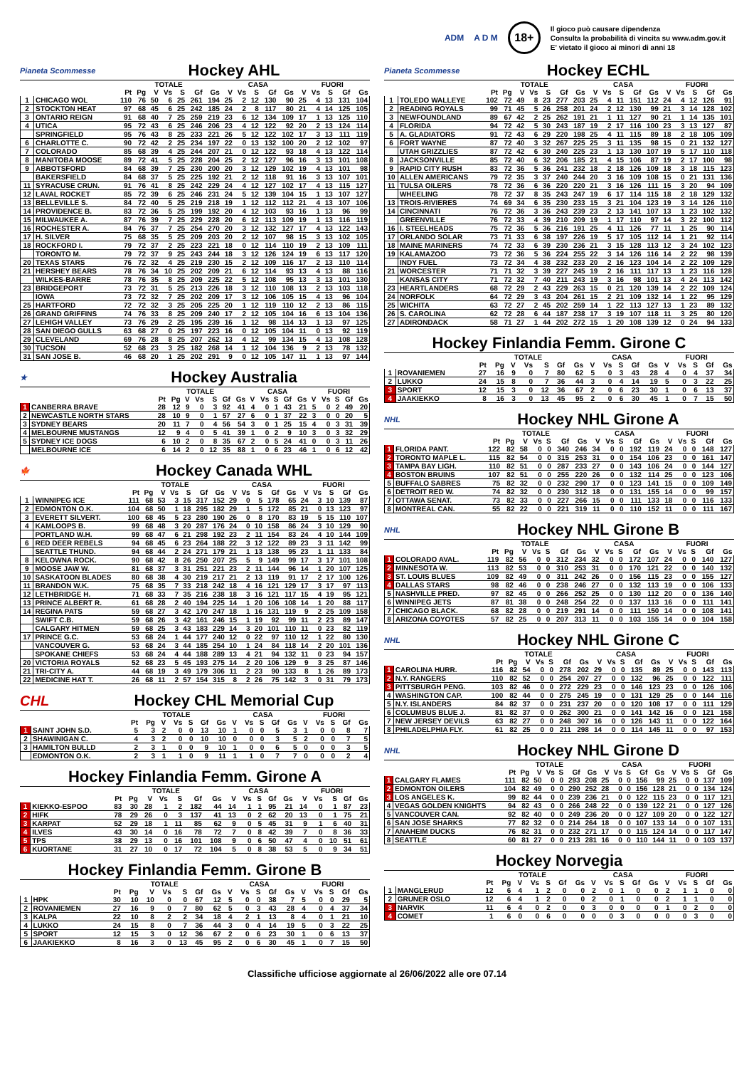ADM A D M
18+
Il gioco può causare dipendenza
Consulta la probabilità di vincita su www.adm.gov.it
E' vietato il gioco ai minori di anni 18
Pianeta Scommesse
Hockey AHL
| | | TOTALE | | | | | | | CASA | | | | | FUORI | | | | |
| --- | --- | --- | --- | --- | --- | --- | --- | --- | --- | --- | --- | --- | --- | --- | --- | --- | --- | --- |
| | | Pt | Pg | V | Vs | S | Gf | Gs | V | Vs | S | Gf | Gs | V | Vs | S | Gf | Gs |
| 1 | CHICAGO WOL | 110 | 76 | 50 | 6 | 25 | 261 | 194 | 25 | 2 | 12 | 130 | 90 | 25 | 4 | 13 | 131 | 104 |
| 2 | STOCKTON HEAT | 97 | 68 | 45 | 6 | 25 | 242 | 185 | 24 | 2 | 8 | 117 | 80 | 21 | 4 | 14 | 125 | 105 |
| 3 | ONTARIO REIGN | 91 | 68 | 40 | 7 | 25 | 259 | 219 | 23 | 6 | 12 | 134 | 109 | 17 | 1 | 13 | 125 | 110 |
| 4 | UTICA | 95 | 72 | 43 | 6 | 25 | 246 | 206 | 23 | 4 | 12 | 122 | 92 | 20 | 2 | 13 | 124 | 114 |
| | SPRINGFIELD | 95 | 76 | 43 | 8 | 25 | 233 | 221 | 26 | 5 | 12 | 122 | 102 | 17 | 3 | 13 | 111 | 119 |
| 6 | CHARLOTTE C. | 90 | 72 | 42 | 2 | 25 | 234 | 197 | 22 | 0 | 13 | 132 | 100 | 20 | 2 | 12 | 102 | 97 |
| 7 | COLORADO | 85 | 68 | 39 | 4 | 25 | 244 | 207 | 21 | 0 | 12 | 122 | 93 | 18 | 4 | 13 | 122 | 114 |
| 8 | MANITOBA MOOSE | 89 | 72 | 41 | 5 | 25 | 228 | 204 | 25 | 2 | 12 | 127 | 96 | 16 | 3 | 13 | 101 | 108 |
| 9 | ABBOTSFORD | 84 | 68 | 39 | 7 | 25 | 230 | 200 | 20 | 3 | 12 | 129 | 102 | 19 | 4 | 13 | 101 | 98 |
| | BAKERSFIELD | 84 | 68 | 37 | 5 | 25 | 225 | 192 | 21 | 2 | 12 | 118 | 91 | 16 | 3 | 13 | 107 | 101 |
| 11 | SYRACUSE CRUN. | 91 | 76 | 41 | 8 | 25 | 242 | 229 | 24 | 4 | 12 | 127 | 102 | 17 | 4 | 13 | 115 | 127 |
| 12 | LAVAL ROCKET | 85 | 72 | 39 | 6 | 25 | 246 | 231 | 24 | 5 | 12 | 139 | 104 | 15 | 1 | 13 | 107 | 127 |
| 13 | BELLEVILLE S. | 84 | 72 | 40 | 5 | 25 | 219 | 218 | 19 | 1 | 12 | 112 | 112 | 21 | 4 | 13 | 107 | 106 |
| 14 | PROVIDENCE B. | 83 | 72 | 36 | 5 | 25 | 199 | 192 | 20 | 4 | 12 | 103 | 93 | 16 | 1 | 13 | 96 | 99 |
| 15 | MILWAUKEE A. | 87 | 76 | 39 | 7 | 25 | 229 | 228 | 20 | 6 | 12 | 113 | 109 | 19 | 1 | 13 | 116 | 119 |
| 16 | ROCHESTER A. | 84 | 76 | 37 | 7 | 25 | 254 | 270 | 20 | 3 | 12 | 132 | 127 | 17 | 4 | 13 | 122 | 143 |
| 17 | H. SILVER | 75 | 68 | 35 | 5 | 25 | 209 | 203 | 20 | 2 | 12 | 107 | 98 | 15 | 3 | 13 | 102 | 105 |
| 18 | ROCKFORD I. | 79 | 72 | 37 | 2 | 25 | 223 | 221 | 18 | 0 | 12 | 114 | 110 | 19 | 2 | 13 | 109 | 111 |
| | TORONTO M. | 79 | 72 | 37 | 9 | 25 | 243 | 244 | 18 | 3 | 12 | 126 | 124 | 19 | 6 | 13 | 117 | 120 |
| 20 | TEXAS STARS | 76 | 72 | 32 | 4 | 25 | 219 | 230 | 15 | 2 | 12 | 109 | 116 | 17 | 2 | 13 | 110 | 114 |
| 21 | HERSHEY BEARS | 78 | 76 | 34 | 10 | 25 | 202 | 209 | 21 | 6 | 12 | 114 | 93 | 13 | 4 | 13 | 88 | 116 |
| | WILKES-BARRE | 78 | 76 | 35 | 8 | 25 | 209 | 225 | 22 | 5 | 12 | 108 | 95 | 13 | 3 | 13 | 101 | 130 |
| 23 | BRIDGEPORT | 73 | 72 | 31 | 5 | 25 | 213 | 226 | 18 | 3 | 12 | 110 | 108 | 13 | 2 | 13 | 103 | 118 |
| | IOWA | 73 | 72 | 32 | 7 | 25 | 202 | 209 | 17 | 3 | 12 | 106 | 105 | 15 | 4 | 13 | 96 | 104 |
| 25 | HARTFORD | 72 | 72 | 32 | 3 | 25 | 205 | 225 | 20 | 1 | 12 | 119 | 110 | 12 | 2 | 13 | 86 | 115 |
| 26 | GRAND GRIFFINS | 74 | 76 | 33 | 8 | 25 | 209 | 240 | 17 | 2 | 12 | 105 | 104 | 16 | 6 | 13 | 104 | 136 |
| 27 | LEHIGH VALLEY | 73 | 76 | 29 | 2 | 25 | 195 | 239 | 16 | 1 | 12 | 98 | 114 | 13 | 1 | 13 | 97 | 125 |
| 28 | SAN DIEGO GULLS | 63 | 68 | 27 | 0 | 25 | 197 | 223 | 16 | 0 | 12 | 105 | 104 | 11 | 0 | 13 | 92 | 119 |
| 29 | CLEVELAND | 69 | 76 | 28 | 8 | 25 | 207 | 262 | 13 | 4 | 12 | 99 | 134 | 15 | 4 | 13 | 108 | 128 |
| 30 | TUCSON | 52 | 68 | 23 | 3 | 25 | 182 | 268 | 14 | 1 | 12 | 104 | 136 | 9 | 2 | 13 | 78 | 132 |
| 31 | SAN JOSE B. | 46 | 68 | 20 | 1 | 25 | 202 | 291 | 9 | 0 | 12 | 105 | 147 | 11 | 1 | 13 | 97 | 144 |
★
Hockey Australia
| | | TOTALE | | | | | | | CASA | | | | | FUORI | | | | |
| --- | --- | --- | --- | --- | --- | --- | --- | --- | --- | --- | --- | --- | --- | --- | --- | --- | --- | --- |
| | | Pt | Pg | V | Vs | S | Gf | Gs | V | Vs | S | Gf | Gs | V | Vs | S | Gf | Gs |
| 1 | CANBERRA BRAVE | 28 | 12 | 9 | 0 | 3 | 92 | 41 | 4 | 0 | 1 | 43 | 21 | 5 | 0 | 2 | 49 | 20 |
| 2 | NEWCASTLE NORTH STARS | 28 | 10 | 9 | 0 | 1 | 57 | 27 | 6 | 0 | 1 | 37 | 22 | 3 | 0 | 0 | 20 | 5 |
| 3 | SYDNEY BEARS | 20 | 11 | 7 | 0 | 4 | 56 | 54 | 3 | 0 | 1 | 25 | 15 | 4 | 0 | 3 | 31 | 39 |
| 4 | MELBOURNE MUSTANGS | 12 | 9 | 4 | 0 | 5 | 41 | 39 | 1 | 0 | 2 | 9 | 10 | 3 | 0 | 3 | 32 | 29 |
| 5 | SYDNEY ICE DOGS | 6 | 10 | 2 | 0 | 8 | 35 | 67 | 2 | 0 | 5 | 24 | 41 | 0 | 0 | 3 | 11 | 26 |
| | MELBOURNE ICE | 6 | 14 | 2 | 0 | 12 | 35 | 88 | 1 | 0 | 6 | 23 | 46 | 1 | 0 | 6 | 12 | 42 |
🍁
Hockey Canada WHL
| | | TOTALE | | | | | | | CASA | | | | | FUORI | | | | |
| --- | --- | --- | --- | --- | --- | --- | --- | --- | --- | --- | --- | --- | --- | --- | --- | --- | --- | --- |
| | | Pt | Pg | V | Vs | S | Gf | Gs | V | Vs | S | Gf | Gs | V | Vs | S | Gf | Gs |
| 1 | WINNIPEG ICE | 111 | 68 | 53 | 3 | 15 | 317 | 152 | 29 | 0 | 5 | 178 | 65 | 24 | 3 | 10 | 139 | 87 |
| 2 | EDMONTON O.K. | 104 | 68 | 50 | 1 | 18 | 295 | 182 | 29 | 1 | 5 | 172 | 85 | 21 | 0 | 13 | 123 | 97 |
| 3 | EVERETT SILVERT. | 100 | 68 | 45 | 5 | 23 | 280 | 190 | 26 | 0 | 8 | 170 | 83 | 19 | 5 | 15 | 110 | 107 |
| 4 | KAMLOOPS B. | 99 | 68 | 48 | 3 | 20 | 287 | 176 | 24 | 0 | 10 | 158 | 86 | 24 | 3 | 10 | 129 | 90 |
| | PORTLAND W.H. | 99 | 68 | 47 | 6 | 21 | 298 | 192 | 23 | 2 | 11 | 154 | 83 | 24 | 4 | 10 | 144 | 109 |
| 6 | RED DEER REBELS | 94 | 68 | 45 | 6 | 23 | 264 | 188 | 22 | 3 | 12 | 122 | 89 | 23 | 3 | 11 | 142 | 99 |
| | SEATTLE THUND. | 94 | 68 | 44 | 2 | 24 | 271 | 179 | 21 | 1 | 13 | 138 | 95 | 23 | 1 | 11 | 133 | 84 |
| 8 | KELOWNA ROCK. | 90 | 68 | 42 | 8 | 26 | 250 | 207 | 25 | 5 | 9 | 149 | 99 | 17 | 3 | 17 | 101 | 108 |
| 9 | MOOSE JAW W. | 81 | 68 | 37 | 3 | 31 | 251 | 221 | 23 | 2 | 11 | 144 | 96 | 14 | 1 | 20 | 107 | 125 |
| 10 | SASKATOON BLADES | 80 | 68 | 38 | 4 | 30 | 219 | 217 | 21 | 2 | 13 | 119 | 91 | 17 | 2 | 17 | 100 | 126 |
| 11 | BRANDON W.K. | 75 | 68 | 35 | 7 | 33 | 218 | 242 | 18 | 4 | 16 | 121 | 129 | 17 | 3 | 17 | 97 | 113 |
| 12 | LETHBRIDGE H. | 71 | 68 | 33 | 7 | 35 | 216 | 238 | 18 | 3 | 16 | 121 | 117 | 15 | 4 | 19 | 95 | 121 |
| 13 | PRINCE ALBERT R. | 61 | 68 | 28 | 2 | 40 | 194 | 225 | 14 | 1 | 20 | 106 | 108 | 14 | 1 | 20 | 88 | 117 |
| 14 | REGINA PATS | 59 | 68 | 27 | 3 | 42 | 170 | 247 | 18 | 1 | 16 | 131 | 119 | 9 | 2 | 25 | 109 | 158 |
| | SWIFT C.B. | 59 | 68 | 26 | 3 | 42 | 161 | 246 | 15 | 1 | 19 | 92 | 99 | 11 | 2 | 23 | 89 | 147 |
| | CALGARY HITMEN | 59 | 68 | 25 | 3 | 43 | 183 | 229 | 14 | 3 | 20 | 101 | 110 | 11 | 0 | 23 | 82 | 119 |
| 17 | PRINCE G.C. | 53 | 68 | 24 | 1 | 44 | 177 | 240 | 12 | 0 | 22 | 97 | 110 | 12 | 1 | 22 | 80 | 130 |
| | VANCOUVER G. | 53 | 68 | 24 | 3 | 44 | 185 | 254 | 10 | 1 | 24 | 84 | 118 | 14 | 2 | 20 | 101 | 136 |
| | SPOKANE CHIEFS | 53 | 68 | 24 | 4 | 44 | 188 | 289 | 13 | 4 | 21 | 94 | 132 | 11 | 0 | 23 | 94 | 157 |
| 20 | VICTORIA ROYALS | 52 | 68 | 23 | 5 | 45 | 193 | 275 | 14 | 2 | 20 | 106 | 129 | 9 | 3 | 25 | 87 | 146 |
| 21 | TRI-CITY A. | 44 | 68 | 19 | 3 | 49 | 179 | 306 | 11 | 2 | 23 | 90 | 133 | 8 | 1 | 26 | 89 | 173 |
| 22 | MEDICINE HAT T. | 26 | 68 | 11 | 2 | 57 | 154 | 315 | 8 | 2 | 26 | 75 | 142 | 3 | 0 | 31 | 79 | 173 |
CHL Hockey CHL Memorial Cup
| | | TOTALE | | | | | | | CASA | | | | | FUORI | | | | |
| --- | --- | --- | --- | --- | --- | --- | --- | --- | --- | --- | --- | --- | --- | --- | --- | --- | --- | --- |
| | | Pt | Pg | V | Vs | S | Gf | Gs | V | Vs | S | Gf | Gs | V | Vs | S | Gf | Gs |
| 1 | SAINT JOHN S.D. | 5 | 3 | 2 | 0 | 0 | 13 | 10 | 1 | 0 | 0 | 5 | 3 | 1 | 0 | 0 | 8 | 7 |
| 2 | SHAWINIGAN C. | 4 | 3 | 2 | 0 | 0 | 10 | 10 | 0 | 0 | 0 | 3 | 5 | 2 | 0 | 0 | 7 | 5 |
| 3 | HAMILTON BULLD | 2 | 3 | 1 | 0 | 0 | 9 | 10 | 1 | 0 | 0 | 6 | 5 | 0 | 0 | 0 | 3 | 5 |
| | EDMONTON O.K. | 2 | 3 | 1 | 1 | 0 | 9 | 11 | 1 | 1 | 0 | 7 | 7 | 0 | 0 | 0 | 2 | 4 |
Hockey Finlandia Femm. Girone A
| | | TOTALE | | | | | | | CASA | | | | | FUORI | | | | |
| --- | --- | --- | --- | --- | --- | --- | --- | --- | --- | --- | --- | --- | --- | --- | --- | --- | --- | --- |
| | | Pt | Pg | V | Vs | S | Gf | Gs | V | Vs | S | Gf | Gs | V | Vs | S | Gf | Gs |
| 1 | KIEKKO-ESPOO | 83 | 30 | 28 | 1 | 2 | 182 | 44 | 14 | 1 | 1 | 95 | 21 | 14 | 0 | 1 | 87 | 23 |
| 2 | HIFK | 78 | 29 | 26 | 0 | 3 | 137 | 41 | 13 | 0 | 2 | 62 | 20 | 13 | 0 | 1 | 75 | 21 |
| 3 | KARPAT | 52 | 29 | 18 | 1 | 11 | 85 | 62 | 9 | 0 | 5 | 45 | 31 | 9 | 1 | 6 | 40 | 31 |
| 4 | ILVES | 43 | 30 | 14 | 0 | 16 | 78 | 72 | 7 | 0 | 8 | 42 | 39 | 7 | 0 | 8 | 36 | 33 |
| 5 | TPS | 38 | 29 | 13 | 0 | 16 | 101 | 108 | 9 | 0 | 6 | 50 | 47 | 4 | 0 | 10 | 51 | 61 |
| 6 | KUORTANE | 31 | 27 | 10 | 0 | 17 | 72 | 104 | 5 | 0 | 8 | 38 | 53 | 5 | 0 | 9 | 34 | 51 |
Hockey Finlandia Femm. Girone B
| | | TOTALE | | | | | | | CASA | | | | | FUORI | | | | |
| --- | --- | --- | --- | --- | --- | --- | --- | --- | --- | --- | --- | --- | --- | --- | --- | --- | --- | --- |
| | | Pt | Pg | V | Vs | S | Gf | Gs | V | Vs | S | Gf | Gs | V | Vs | S | Gf | Gs |
| 1 | HPK | 30 | 10 | 10 | 0 | 0 | 67 | 12 | 5 | 0 | 0 | 38 | 7 | 5 | 0 | 0 | 29 | 5 |
| 2 | ROVANIEMEN | 27 | 16 | 9 | 0 | 7 | 80 | 62 | 5 | 0 | 3 | 43 | 28 | 4 | 0 | 4 | 37 | 34 |
| 3 | KALPA | 22 | 10 | 8 | 2 | 2 | 34 | 18 | 4 | 2 | 1 | 13 | 8 | 4 | 0 | 1 | 21 | 10 |
| 4 | LUKKO | 24 | 15 | 8 | 0 | 7 | 36 | 44 | 3 | 0 | 4 | 14 | 19 | 5 | 0 | 3 | 22 | 25 |
| 5 | SPORT | 12 | 15 | 3 | 0 | 12 | 36 | 67 | 2 | 0 | 6 | 23 | 30 | 1 | 0 | 6 | 13 | 37 |
| 6 | JAAKIEKKO | 8 | 16 | 3 | 0 | 13 | 45 | 95 | 2 | 0 | 6 | 30 | 45 | 1 | 0 | 7 | 15 | 50 |
Pianeta Scommesse
Hockey ECHL
| | | TOTALE | | | | | | | CASA | | | | | FUORI | | | | |
| --- | --- | --- | --- | --- | --- | --- | --- | --- | --- | --- | --- | --- | --- | --- | --- | --- | --- | --- |
| | | Pt | Pg | V | Vs | S | Gf | Gs | V | Vs | S | Gf | Gs | V | Vs | S | Gf | Gs |
| 1 | TOLEDO WALLEYE | 102 | 72 | 49 | 8 | 23 | 277 | 203 | 25 | 4 | 11 | 151 | 112 | 24 | 4 | 12 | 126 | 91 |
| 2 | READING ROYALS | 99 | 71 | 45 | 5 | 26 | 258 | 201 | 24 | 2 | 12 | 130 | 99 | 21 | 3 | 14 | 128 | 102 |
| 3 | NEWFOUNDLAND | 89 | 67 | 42 | 2 | 25 | 262 | 191 | 21 | 1 | 11 | 127 | 90 | 21 | 1 | 14 | 135 | 101 |
| 4 | FLORIDA | 94 | 72 | 42 | 5 | 30 | 243 | 187 | 19 | 2 | 17 | 116 | 100 | 23 | 3 | 13 | 127 | 87 |
| 5 | A. GLADIATORS | 91 | 72 | 43 | 6 | 29 | 220 | 198 | 25 | 4 | 11 | 115 | 89 | 18 | 2 | 18 | 105 | 109 |
| 6 | FORT WAYNE | 87 | 72 | 40 | 3 | 32 | 267 | 225 | 25 | 3 | 11 | 135 | 98 | 15 | 0 | 21 | 132 | 127 |
| | UTAH GRIZZLIES | 87 | 72 | 42 | 6 | 30 | 240 | 225 | 23 | 1 | 13 | 130 | 107 | 19 | 5 | 17 | 110 | 118 |
| 8 | JACKSONVILLE | 85 | 72 | 40 | 6 | 32 | 206 | 185 | 21 | 4 | 15 | 106 | 87 | 19 | 2 | 17 | 100 | 98 |
| 9 | RAPID CITY RUSH | 83 | 72 | 36 | 5 | 36 | 241 | 232 | 18 | 2 | 18 | 126 | 109 | 18 | 3 | 18 | 115 | 123 |
| 10 | ALLEN AMERICANS | 79 | 72 | 35 | 3 | 37 | 240 | 244 | 20 | 3 | 16 | 109 | 108 | 15 | 0 | 21 | 131 | 136 |
| 11 | TULSA OILERS | 78 | 72 | 36 | 6 | 36 | 220 | 220 | 21 | 3 | 16 | 126 | 111 | 15 | 3 | 20 | 94 | 109 |
| | WHEELING | 78 | 72 | 37 | 8 | 35 | 243 | 247 | 19 | 6 | 17 | 114 | 115 | 18 | 2 | 18 | 129 | 132 |
| 13 | TROIS-RIVIERES | 74 | 69 | 34 | 6 | 35 | 230 | 233 | 15 | 3 | 21 | 104 | 123 | 19 | 3 | 14 | 126 | 110 |
| 14 | CINCINNATI | 76 | 72 | 36 | 3 | 36 | 243 | 239 | 23 | 2 | 13 | 141 | 107 | 13 | 1 | 23 | 102 | 132 |
| | GREENVILLE | 76 | 72 | 33 | 4 | 39 | 210 | 209 | 19 | 1 | 17 | 110 | 97 | 14 | 3 | 22 | 100 | 112 |
| 16 | I. STEELHEADS | 75 | 72 | 36 | 5 | 36 | 216 | 191 | 25 | 4 | 11 | 126 | 77 | 11 | 1 | 25 | 90 | 114 |
| 17 | ORLANDO SOLAR | 73 | 71 | 33 | 6 | 38 | 197 | 226 | 19 | 5 | 17 | 105 | 112 | 14 | 1 | 21 | 92 | 114 |
| 18 | MAINE MARINERS | 74 | 72 | 33 | 6 | 39 | 230 | 236 | 21 | 3 | 15 | 128 | 113 | 12 | 3 | 24 | 102 | 123 |
| 19 | KALAMAZOO | 73 | 72 | 36 | 5 | 36 | 224 | 255 | 22 | 3 | 14 | 126 | 116 | 14 | 2 | 22 | 98 | 139 |
| | INDY FUEL | 73 | 72 | 34 | 4 | 38 | 232 | 233 | 20 | 2 | 16 | 123 | 104 | 14 | 2 | 22 | 109 | 129 |
| 21 | WORCESTER | 71 | 71 | 32 | 3 | 39 | 227 | 245 | 19 | 2 | 16 | 111 | 117 | 13 | 1 | 23 | 116 | 128 |
| | KANSAS CITY | 71 | 72 | 32 | 7 | 40 | 211 | 243 | 19 | 3 | 16 | 98 | 101 | 13 | 4 | 24 | 113 | 142 |
| 23 | HEARTLANDERS | 68 | 72 | 29 | 2 | 43 | 229 | 263 | 15 | 0 | 21 | 120 | 139 | 14 | 2 | 22 | 109 | 124 |
| 24 | NORFOLK | 64 | 72 | 29 | 3 | 43 | 204 | 261 | 15 | 2 | 21 | 109 | 132 | 14 | 1 | 22 | 95 | 129 |
| 25 | WICHITA | 63 | 72 | 27 | 2 | 45 | 202 | 259 | 14 | 1 | 22 | 113 | 127 | 13 | 1 | 23 | 89 | 132 |
| 26 | S. CAROLINA | 62 | 72 | 28 | 6 | 44 | 187 | 238 | 17 | 3 | 19 | 107 | 118 | 11 | 3 | 25 | 80 | 120 |
| 27 | ADIRONDACK | 58 | 71 | 27 | 1 | 44 | 202 | 272 | 15 | 1 | 20 | 108 | 139 | 12 | 0 | 24 | 94 | 133 |
Hockey Finlandia Femm. Girone C
| | | TOTALE | | | | | | | CASA | | | | | FUORI | | | | |
| --- | --- | --- | --- | --- | --- | --- | --- | --- | --- | --- | --- | --- | --- | --- | --- | --- | --- | --- |
| | | Pt | Pg | V | Vs | S | Gf | Gs | V | Vs | S | Gf | Gs | V | Vs | S | Gf | Gs |
| 1 | ROVANIEMEN | 27 | 16 | 9 | 0 | 7 | 80 | 62 | 5 | 0 | 3 | 43 | 28 | 4 | 0 | 4 | 37 | 34 |
| 2 | LUKKO | 24 | 15 | 8 | 0 | 7 | 36 | 44 | 3 | 0 | 4 | 14 | 19 | 5 | 0 | 3 | 22 | 25 |
| 3 | SPORT | 12 | 15 | 3 | 0 | 12 | 36 | 67 | 2 | 0 | 6 | 23 | 30 | 1 | 0 | 6 | 13 | 37 |
| 4 | JAAKIEKKO | 8 | 16 | 3 | 0 | 13 | 45 | 95 | 2 | 0 | 6 | 30 | 45 | 1 | 0 | 7 | 15 | 50 |
NHL
Hockey NHL Girone A
| | | TOTALE | | | | | | | CASA | | | | | FUORI | | | | |
| --- | --- | --- | --- | --- | --- | --- | --- | --- | --- | --- | --- | --- | --- | --- | --- | --- | --- | --- |
| | | Pt | Pg | V | Vs | S | Gf | Gs | V | Vs | S | Gf | Gs | V | Vs | S | Gf | Gs |
| 1 | FLORIDA PANT. | 122 | 82 | 58 | 0 | 0 | 340 | 246 | 34 | 0 | 0 | 192 | 119 | 24 | 0 | 0 | 148 | 127 |
| 2 | TORONTO MAPLE L. | 115 | 82 | 54 | 0 | 0 | 315 | 253 | 31 | 0 | 0 | 154 | 106 | 23 | 0 | 0 | 161 | 147 |
| 3 | TAMPA BAY LIGH. | 110 | 82 | 51 | 0 | 0 | 287 | 233 | 27 | 0 | 0 | 143 | 106 | 24 | 0 | 0 | 144 | 127 |
| 4 | BOSTON BRUINS | 107 | 82 | 51 | 0 | 0 | 255 | 220 | 26 | 0 | 0 | 132 | 114 | 25 | 0 | 0 | 123 | 106 |
| 5 | BUFFALO SABRES | 75 | 82 | 32 | 0 | 0 | 232 | 290 | 17 | 0 | 0 | 123 | 141 | 15 | 0 | 0 | 109 | 149 |
| 6 | DETROIT RED W. | 74 | 82 | 32 | 0 | 0 | 230 | 312 | 18 | 0 | 0 | 131 | 155 | 14 | 0 | 0 | 99 | 157 |
| 7 | OTTAWA SENAT. | 73 | 82 | 33 | 0 | 0 | 227 | 266 | 15 | 0 | 0 | 111 | 133 | 18 | 0 | 0 | 116 | 133 |
| 8 | MONTREAL CAN. | 55 | 82 | 22 | 0 | 0 | 221 | 319 | 11 | 0 | 0 | 110 | 152 | 11 | 0 | 0 | 111 | 167 |
NHL
Hockey NHL Girone B
| | | TOTALE | | | | | | | CASA | | | | | FUORI | | | | |
| --- | --- | --- | --- | --- | --- | --- | --- | --- | --- | --- | --- | --- | --- | --- | --- | --- | --- | --- |
| | | Pt | Pg | V | Vs | S | Gf | Gs | V | Vs | S | Gf | Gs | V | Vs | S | Gf | Gs |
| 1 | COLORADO AVAL. | 119 | 82 | 56 | 0 | 0 | 312 | 234 | 32 | 0 | 0 | 172 | 107 | 24 | 0 | 0 | 140 | 127 |
| 2 | MINNESOTA W. | 113 | 82 | 53 | 0 | 0 | 310 | 253 | 31 | 0 | 0 | 170 | 121 | 22 | 0 | 0 | 140 | 132 |
| 3 | ST. LOUIS BLUES | 109 | 82 | 49 | 0 | 0 | 311 | 242 | 26 | 0 | 0 | 156 | 115 | 23 | 0 | 0 | 155 | 127 |
| 4 | DALLAS STARS | 98 | 82 | 46 | 0 | 0 | 238 | 246 | 27 | 0 | 0 | 132 | 113 | 19 | 0 | 0 | 106 | 133 |
| 5 | NASHVILLE PRED. | 97 | 82 | 45 | 0 | 0 | 266 | 252 | 25 | 0 | 0 | 130 | 112 | 20 | 0 | 0 | 136 | 140 |
| 6 | WINNIPEG JETS | 87 | 81 | 38 | 0 | 0 | 248 | 254 | 22 | 0 | 0 | 137 | 113 | 16 | 0 | 0 | 111 | 141 |
| 7 | CHICAGO BLACK. | 68 | 82 | 28 | 0 | 0 | 219 | 291 | 14 | 0 | 0 | 111 | 150 | 14 | 0 | 0 | 108 | 141 |
| 8 | ARIZONA COYOTES | 57 | 82 | 25 | 0 | 0 | 207 | 313 | 11 | 0 | 0 | 103 | 155 | 14 | 0 | 0 | 104 | 158 |
NHL
Hockey NHL Girone C
| | | TOTALE | | | | | | | CASA | | | | | FUORI | | | | |
| --- | --- | --- | --- | --- | --- | --- | --- | --- | --- | --- | --- | --- | --- | --- | --- | --- | --- | --- |
| | | Pt | Pg | V | Vs | S | Gf | Gs | V | Vs | S | Gf | Gs | V | Vs | S | Gf | Gs |
| 1 | CAROLINA HURR. | 116 | 82 | 54 | 0 | 0 | 278 | 202 | 29 | 0 | 0 | 135 | 89 | 25 | 0 | 0 | 143 | 113 |
| 2 | N.Y. RANGERS | 110 | 82 | 52 | 0 | 0 | 254 | 207 | 27 | 0 | 0 | 132 | 96 | 25 | 0 | 0 | 122 | 111 |
| 3 | PITTSBURGH PENG. | 103 | 82 | 46 | 0 | 0 | 272 | 229 | 23 | 0 | 0 | 146 | 123 | 23 | 0 | 0 | 126 | 106 |
| 4 | WASHINGTON CAP. | 100 | 82 | 44 | 0 | 0 | 275 | 245 | 19 | 0 | 0 | 131 | 129 | 25 | 0 | 0 | 144 | 116 |
| 5 | N.Y. ISLANDERS | 84 | 82 | 37 | 0 | 0 | 231 | 237 | 20 | 0 | 0 | 120 | 108 | 17 | 0 | 0 | 111 | 129 |
| 6 | COLUMBUS BLUE J. | 81 | 82 | 37 | 0 | 0 | 262 | 300 | 21 | 0 | 0 | 141 | 142 | 16 | 0 | 0 | 121 | 158 |
| 7 | NEW JERSEY DEVILS | 63 | 82 | 27 | 0 | 0 | 248 | 307 | 16 | 0 | 0 | 126 | 143 | 11 | 0 | 0 | 122 | 164 |
| 8 | PHILADELPHIA FLY. | 61 | 82 | 25 | 0 | 0 | 211 | 298 | 14 | 0 | 0 | 114 | 145 | 11 | 0 | 0 | 97 | 153 |
NHL
Hockey NHL Girone D
| | | TOTALE | | | | | | | CASA | | | | | FUORI | | | | |
| --- | --- | --- | --- | --- | --- | --- | --- | --- | --- | --- | --- | --- | --- | --- | --- | --- | --- | --- |
| | | Pt | Pg | V | Vs | S | Gf | Gs | V | Vs | S | Gf | Gs | V | Vs | S | Gf | Gs |
| 1 | CALGARY FLAMES | 111 | 82 | 50 | 0 | 0 | 293 | 208 | 25 | 0 | 0 | 156 | 99 | 25 | 0 | 0 | 137 | 109 |
| 2 | EDMONTON OILERS | 104 | 82 | 49 | 0 | 0 | 290 | 252 | 28 | 0 | 0 | 156 | 128 | 21 | 0 | 0 | 134 | 124 |
| 3 | LOS ANGELES K. | 99 | 82 | 44 | 0 | 0 | 239 | 236 | 21 | 0 | 0 | 122 | 115 | 23 | 0 | 0 | 117 | 121 |
| 4 | VEGAS GOLDEN KNIGHTS | 94 | 82 | 43 | 0 | 0 | 266 | 248 | 22 | 0 | 0 | 139 | 122 | 21 | 0 | 0 | 127 | 126 |
| 5 | VANCOUVER CAN. | 92 | 82 | 40 | 0 | 0 | 249 | 236 | 20 | 0 | 0 | 127 | 109 | 20 | 0 | 0 | 122 | 127 |
| 6 | SAN JOSE SHARKS | 77 | 82 | 32 | 0 | 0 | 214 | 264 | 18 | 0 | 0 | 107 | 133 | 14 | 0 | 0 | 107 | 131 |
| 7 | ANAHEIM DUCKS | 76 | 82 | 31 | 0 | 0 | 232 | 271 | 17 | 0 | 0 | 115 | 124 | 14 | 0 | 0 | 117 | 147 |
| 8 | SEATTLE | 60 | 81 | 27 | 0 | 0 | 213 | 281 | 16 | 0 | 0 | 110 | 144 | 11 | 0 | 0 | 103 | 137 |
Hockey Norvegia
| | | TOTALE | | | | | | | CASA | | | | | FUORI | | | | |
| --- | --- | --- | --- | --- | --- | --- | --- | --- | --- | --- | --- | --- | --- | --- | --- | --- | --- | --- |
| | | Pt | Pg | V | Vs | S | Gf | Gs | V | Vs | S | Gf | Gs | V | Vs | S | Gf | Gs |
| 1 | MANGLERUD | 12 | 6 | 4 | 1 | 2 | 0 | 0 | 2 | 0 | 1 | 0 | 0 | 2 | 1 | 1 | 0 | 0 |
| 2 | GRUNER OSLO | 12 | 6 | 4 | 1 | 2 | 0 | 0 | 2 | 0 | 1 | 0 | 0 | 2 | 1 | 1 | 0 | 0 |
| 3 | NARVIK | 11 | 6 | 4 | 0 | 2 | 0 | 0 | 3 | 0 | 0 | 0 | 0 | 1 | 0 | 2 | 0 | 0 |
| 4 | COMET | 1 | 6 | 0 | 0 | 6 | 0 | 0 | 0 | 0 | 3 | 0 | 0 | 0 | 0 | 3 | 0 | 0 |
Classifiche ufficiose aggiornate al 26/06/2022 alle ore 07.14